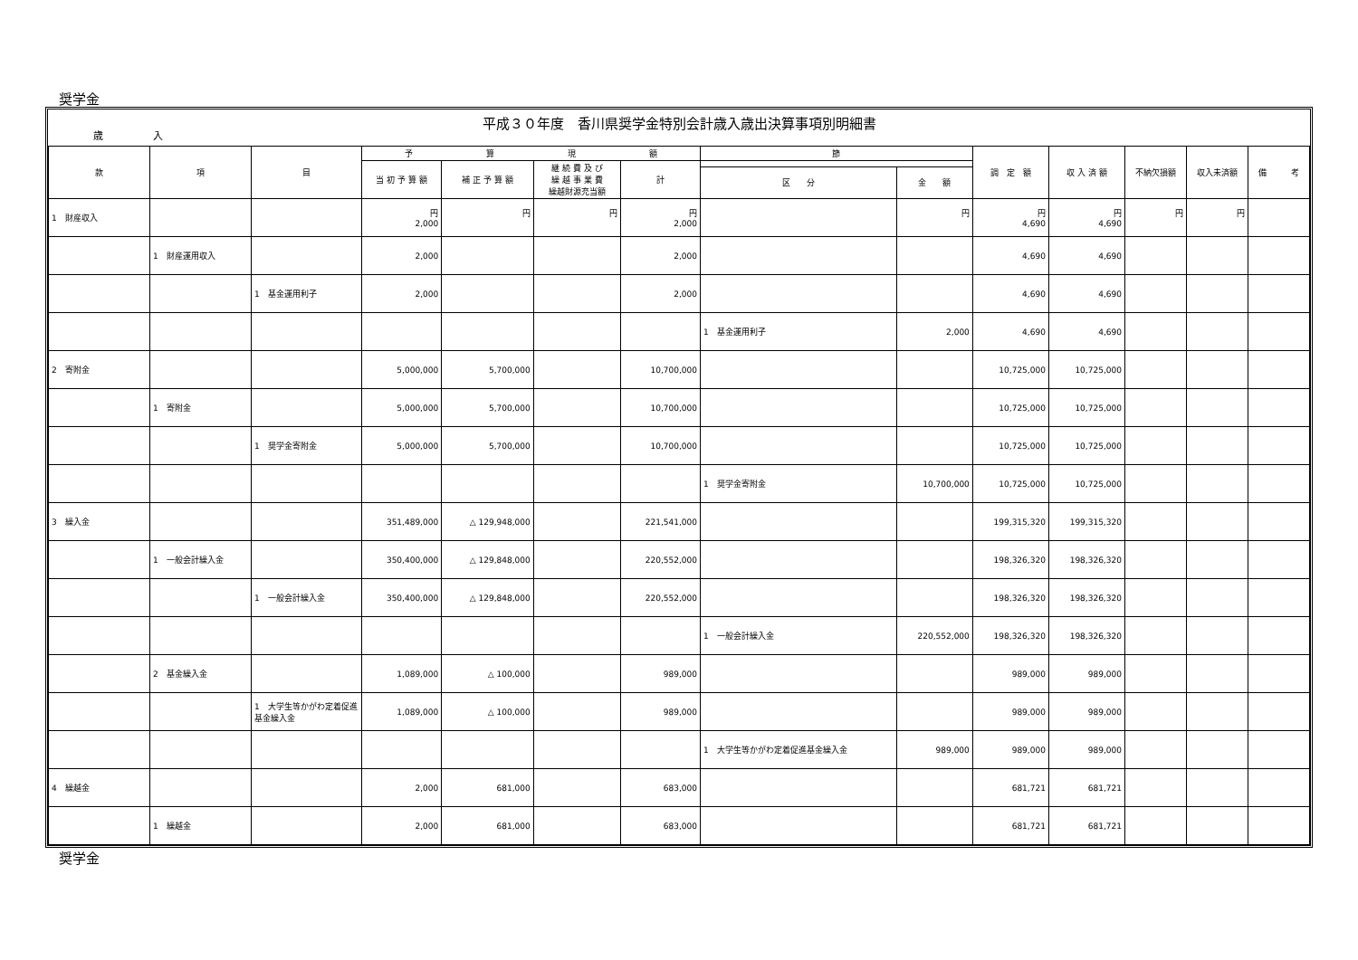奨学金
平成３０年度　香川県奨学金特別会計歳入歳出決算事項別明細書
歳　　　　　入
| 款 | 項 | 目 | 予 算 現 額 | | | | 節 | | 調 定 額 | 収 入 済 額 | 不納欠損額 | 収入未済額 | 備 考 |
| --- | --- | --- | --- | --- | --- | --- | --- | --- | --- | --- | --- | --- | --- |
| | | | 当 初 予 算 額 | 補 正 予 算 額 | 継 続 費 及 び 繰 越 事 業 費 繰越財源充当額 | 計 | | | | | | | |
| | | | | | | | 区 分 | 金 額 | | | | | |
| 1 財産収入 | | | 円 2,000 | 円 | 円 | 円 2,000 | | 円 | 円 4,690 | 円 4,690 | 円 | 円 | |
| | 1 財産運用収入 | | 2,000 | | | 2,000 | | | 4,690 | 4,690 | | | |
| | | 1 基金運用利子 | 2,000 | | | 2,000 | | | 4,690 | 4,690 | | | |
| | | | | | | | 1 基金運用利子 | 2,000 | 4,690 | 4,690 | | | |
| 2 寄附金 | | | 5,000,000 | 5,700,000 | | 10,700,000 | | | 10,725,000 | 10,725,000 | | | |
| | 1 寄附金 | | 5,000,000 | 5,700,000 | | 10,700,000 | | | 10,725,000 | 10,725,000 | | | |
| | | 1 奨学金寄附金 | 5,000,000 | 5,700,000 | | 10,700,000 | | | 10,725,000 | 10,725,000 | | | |
| | | | | | | | 1 奨学金寄附金 | 10,700,000 | 10,725,000 | 10,725,000 | | | |
| 3 繰入金 | | | 351,489,000 | △ 129,948,000 | | 221,541,000 | | | 199,315,320 | 199,315,320 | | | |
| | 1 一般会計繰入金 | | 350,400,000 | △ 129,848,000 | | 220,552,000 | | | 198,326,320 | 198,326,320 | | | |
| | | 1 一般会計繰入金 | 350,400,000 | △ 129,848,000 | | 220,552,000 | | | 198,326,320 | 198,326,320 | | | |
| | | | | | | | 1 一般会計繰入金 | 220,552,000 | 198,326,320 | 198,326,320 | | | |
| | 2 基金繰入金 | | 1,089,000 | △ 100,000 | | 989,000 | | | 989,000 | 989,000 | | | |
| | | 1 大学生等かがわ定着促進基金繰入金 | 1,089,000 | △ 100,000 | | 989,000 | | | 989,000 | 989,000 | | | |
| | | | | | | | 1 大学生等かがわ定着促進基金繰入金 | 989,000 | 989,000 | 989,000 | | | |
| 4 繰越金 | | | 2,000 | 681,000 | | 683,000 | | | 681,721 | 681,721 | | | |
| | 1 繰越金 | | 2,000 | 681,000 | | 683,000 | | | 681,721 | 681,721 | | | |
奨学金